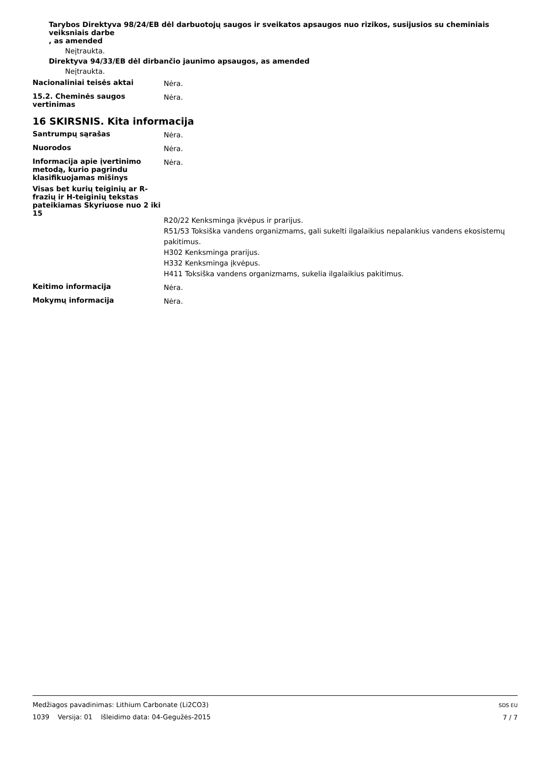Tarybos Direktyva 98/24/EB dėl darbuotojų saugos ir sveikatos apsaugos nuo rizikos, susijusios su cheminiais veiksniais darbe
, as amended
Neįtraukta.
Direktyva 94/33/EB dėl dirbančio jaunimo apsaugos, as amended
Neįtraukta.
Nacionaliniai teisės aktai
Nėra.
15.2. Cheminės saugos vertinimas
Nėra.
16 SKIRSNIS. Kita informacija
Santrumpų sąrašas
Nėra.
Nuorodos
Nėra.
Informacija apie įvertinimo metodą, kurio pagrindu klasifikuojamas mišinys
Nėra.
Visas bet kurių teiginių ar R-frazių ir H-teiginių tekstas pateikiamas Skyriuose nuo 2 iki 15
R20/22 Kenksminga įkvėpus ir prarijus.
R51/53 Toksiška vandens organizmams, gali sukelti ilgalaikius nepalankius vandens ekosistemų pakitimus.
H302 Kenksminga prarijus.
H332 Kenksminga įkvėpus.
H411 Toksiška vandens organizmams, sukelia ilgalaikius pakitimus.
Keitimo informacija
Nėra.
Mokymų informacija
Nėra.
Medžiagos pavadinimas: Lithium Carbonate (Li2CO3)
1039 Versija: 01 Išleidimo data: 04-Gegužės-2015
SDS EU
7 / 7